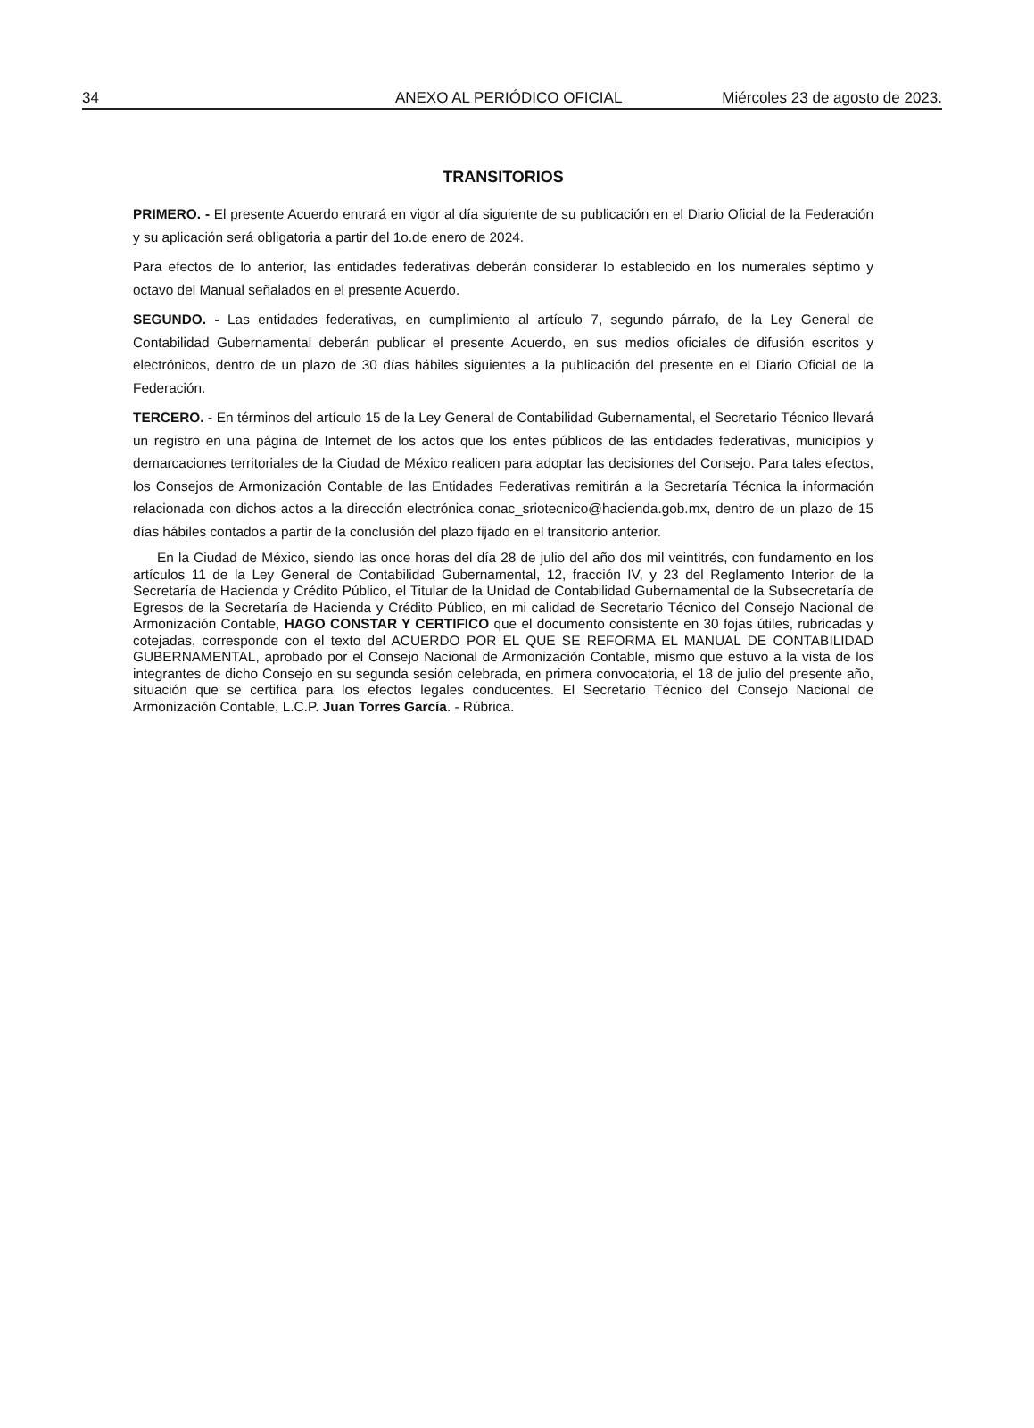34 ANEXO AL PERIÓDICO OFICIAL Miércoles 23 de agosto de 2023.
TRANSITORIOS
PRIMERO. - El presente Acuerdo entrará en vigor al día siguiente de su publicación en el Diario Oficial de la Federación y su aplicación será obligatoria a partir del 1o.de enero de 2024.
Para efectos de lo anterior, las entidades federativas deberán considerar lo establecido en los numerales séptimo y octavo del Manual señalados en el presente Acuerdo.
SEGUNDO. - Las entidades federativas, en cumplimiento al artículo 7, segundo párrafo, de la Ley General de Contabilidad Gubernamental deberán publicar el presente Acuerdo, en sus medios oficiales de difusión escritos y electrónicos, dentro de un plazo de 30 días hábiles siguientes a la publicación del presente en el Diario Oficial de la Federación.
TERCERO. - En términos del artículo 15 de la Ley General de Contabilidad Gubernamental, el Secretario Técnico llevará un registro en una página de Internet de los actos que los entes públicos de las entidades federativas, municipios y demarcaciones territoriales de la Ciudad de México realicen para adoptar las decisiones del Consejo. Para tales efectos, los Consejos de Armonización Contable de las Entidades Federativas remitirán a la Secretaría Técnica la información relacionada con dichos actos a la dirección electrónica conac_sriotecnico@hacienda.gob.mx, dentro de un plazo de 15 días hábiles contados a partir de la conclusión del plazo fijado en el transitorio anterior.
En la Ciudad de México, siendo las once horas del día 28 de julio del año dos mil veintitrés, con fundamento en los artículos 11 de la Ley General de Contabilidad Gubernamental, 12, fracción IV, y 23 del Reglamento Interior de la Secretaría de Hacienda y Crédito Público, el Titular de la Unidad de Contabilidad Gubernamental de la Subsecretaría de Egresos de la Secretaría de Hacienda y Crédito Público, en mi calidad de Secretario Técnico del Consejo Nacional de Armonización Contable, HAGO CONSTAR Y CERTIFICO que el documento consistente en 30 fojas útiles, rubricadas y cotejadas, corresponde con el texto del ACUERDO POR EL QUE SE REFORMA EL MANUAL DE CONTABILIDAD GUBERNAMENTAL, aprobado por el Consejo Nacional de Armonización Contable, mismo que estuvo a la vista de los integrantes de dicho Consejo en su segunda sesión celebrada, en primera convocatoria, el 18 de julio del presente año, situación que se certifica para los efectos legales conducentes. El Secretario Técnico del Consejo Nacional de Armonización Contable, L.C.P. Juan Torres García. - Rúbrica.